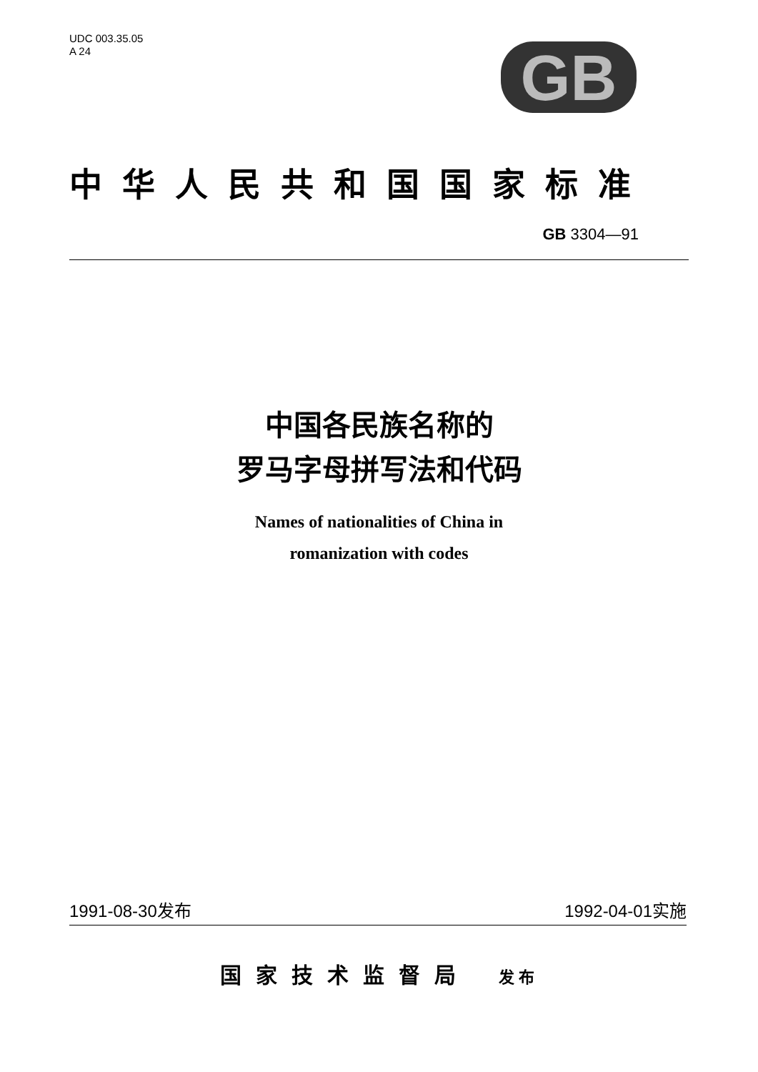UDC 003.35.05
A 24
GB
中华人民共和国国家标准
GB 3304—91
中国各民族名称的
罗马字母拼写法和代码
Names of nationalities of China in
romanization with codes
1991-08-30发布 1992-04-01实施
国家技术监督局 发布